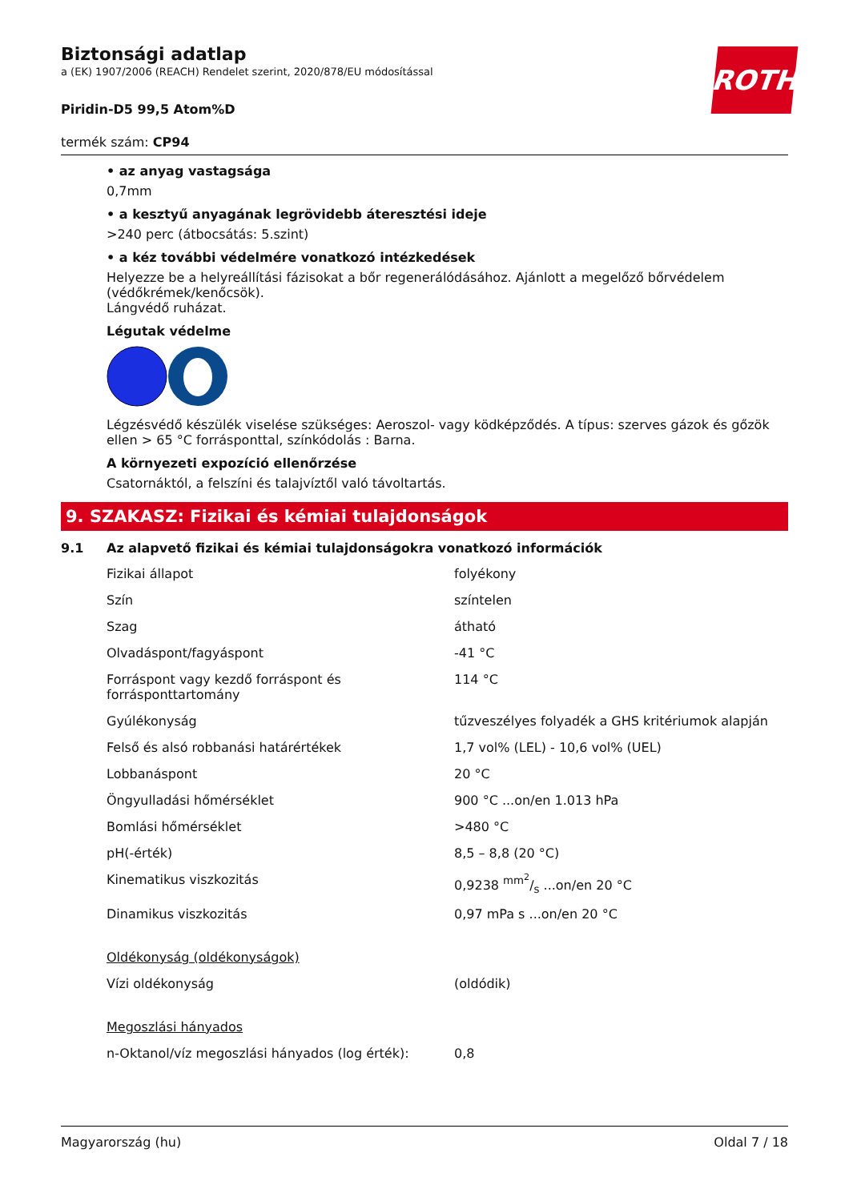ROTH
Biztonsági adatlap
a (EK) 1907/2006 (REACH) Rendelet szerint, 2020/878/EU módosítással
Piridin-D5 99,5 Atom%D
termék szám: CP94
• az anyag vastagsága
0,7mm
• a kesztyű anyagának legrövidebb áteresztési ideje
>240 perc (átbocsátás: 5.szint)
• a kéz további védelmére vonatkozó intézkedések
Helyezze be a helyreállítási fázisokat a bőr regenerálódásához. Ajánlott a megelőző bőrvédelem (védőkrémek/kenőcsök).
Lángvédő ruházat.
Légutak védelme
Légzésvédő készülék viselése szükséges: Aeroszol- vagy ködképződés. A típus: szerves gázok és gőzök ellen > 65 °C forrásponttal, színkódolás : Barna.
A környezeti expozíció ellenőrzése
Csatornáktól, a felszíni és talajvíztől való távoltartás.
9. SZAKASZ: Fizikai és kémiai tulajdonságok
9.1 Az alapvető fizikai és kémiai tulajdonságokra vonatkozó információk
| Fizikai állapot | folyékony |
| Szín | színtelen |
| Szag | átható |
| Olvadáspont/fagyáspont | -41 °C |
| Forráspont vagy kezdő forráspont és forrásponttartomány | 114 °C |
| Gyúlékonyság | tűzveszélyes folyadék a GHS kritériumok alapján |
| Felső és alsó robbanási határértékek | 1,7 vol% (LEL) - 10,6 vol% (UEL) |
| Lobbanáspont | 20 °C |
| Öngyulladási hőmérséklet | 900 °C ...on/en 1.013 hPa |
| Bomlási hőmérséklet | >480 °C |
| pH(-érték) | 8,5 – 8,8 (20 °C) |
| Kinematikus viszkozitás | 0,9238 mm<sup>2</sup>/s ...on/en 20 °C |
| Dinamikus viszkozitás | 0,97 mPa s ...on/en 20 °C |
| Oldékonyság (oldékonyságok) | |
| Vízi oldékonyság | (oldódik) |
| Megoszlási hányados | |
| n-Oktanol/víz megoszlási hányados (log érték): | 0,8 |
Magyarország (hu) Oldal 7 / 18